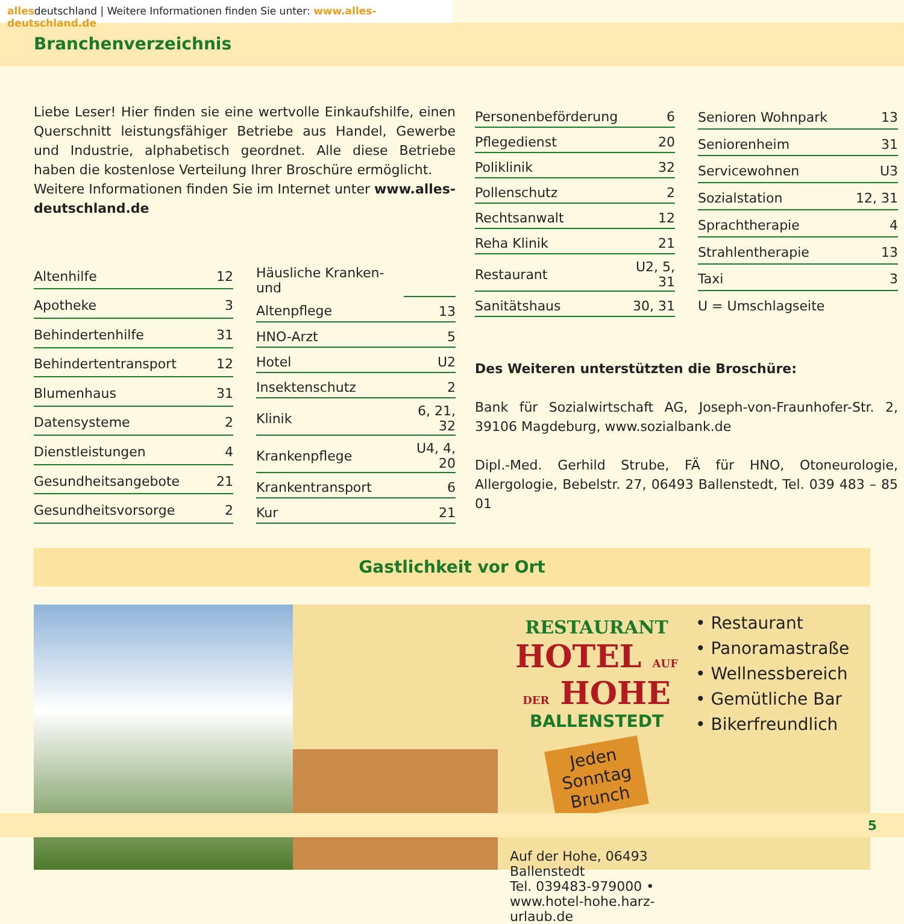allesdeutschland | Weitere Informationen finden Sie unter: www.alles-deutschland.de
Branchenverzeichnis
Liebe Leser! Hier finden sie eine wertvolle Einkaufshilfe, einen Querschnitt leistungsfähiger Betriebe aus Handel, Gewerbe und Industrie, alphabetisch geordnet. Alle diese Betriebe haben die kostenlose Verteilung Ihrer Broschüre ermöglicht.
Weitere Informationen finden Sie im Internet unter www.alles-deutschland.de
| Altenhilfe | 12 |
| Apotheke | 3 |
| Behindertenhilfe | 31 |
| Behindertentransport | 12 |
| Blumenhaus | 31 |
| Datensysteme | 2 |
| Dienstleistungen | 4 |
| Gesundheitsangebote | 21 |
| Gesundheitsvorsorge | 2 |
| Häusliche Kranken- und | |
| Altenpflege | 13 |
| HNO-Arzt | 5 |
| Hotel | U2 |
| Insektenschutz | 2 |
| Klinik | 6, 21, 32 |
| Krankenpflege | U4, 4, 20 |
| Krankentransport | 6 |
| Kur | 21 |
| Personenbeförderung | 6 |
| Pflegedienst | 20 |
| Poliklinik | 32 |
| Pollenschutz | 2 |
| Rechtsanwalt | 12 |
| Reha Klinik | 21 |
| Restaurant | U2, 5, 31 |
| Sanitätshaus | 30, 31 |
| Senioren Wohnpark | 13 |
| Seniorenheim | 31 |
| Servicewohnen | U3 |
| Sozialstation | 12, 31 |
| Sprachtherapie | 4 |
| Strahlentherapie | 13 |
| Taxi | 3 |
| U = Umschlagseite | |
Des Weiteren unterstützten die Broschüre:
Bank für Sozialwirtschaft AG, Joseph-von-Fraunhofer-Str. 2, 39106 Magdeburg, www.sozialbank.de
Dipl.-Med. Gerhild Strube, FÄ für HNO, Otoneurologie, Allergologie, Bebelstr. 27, 06493 Ballenstedt, Tel. 039 483 – 85 01
Gastlichkeit vor Ort
RESTAURANT
HOTEL AUF DER HOHE
BALLENSTEDT
Jeden
Sonntag
Brunch
Auf der Hohe, 06493 Ballenstedt
Tel. 039483-979000 • www.hotel-hohe.harz-urlaub.de
• Restaurant
• Panoramastraße
• Wellnessbereich
• Gemütliche Bar
• Bikerfreundlich
5